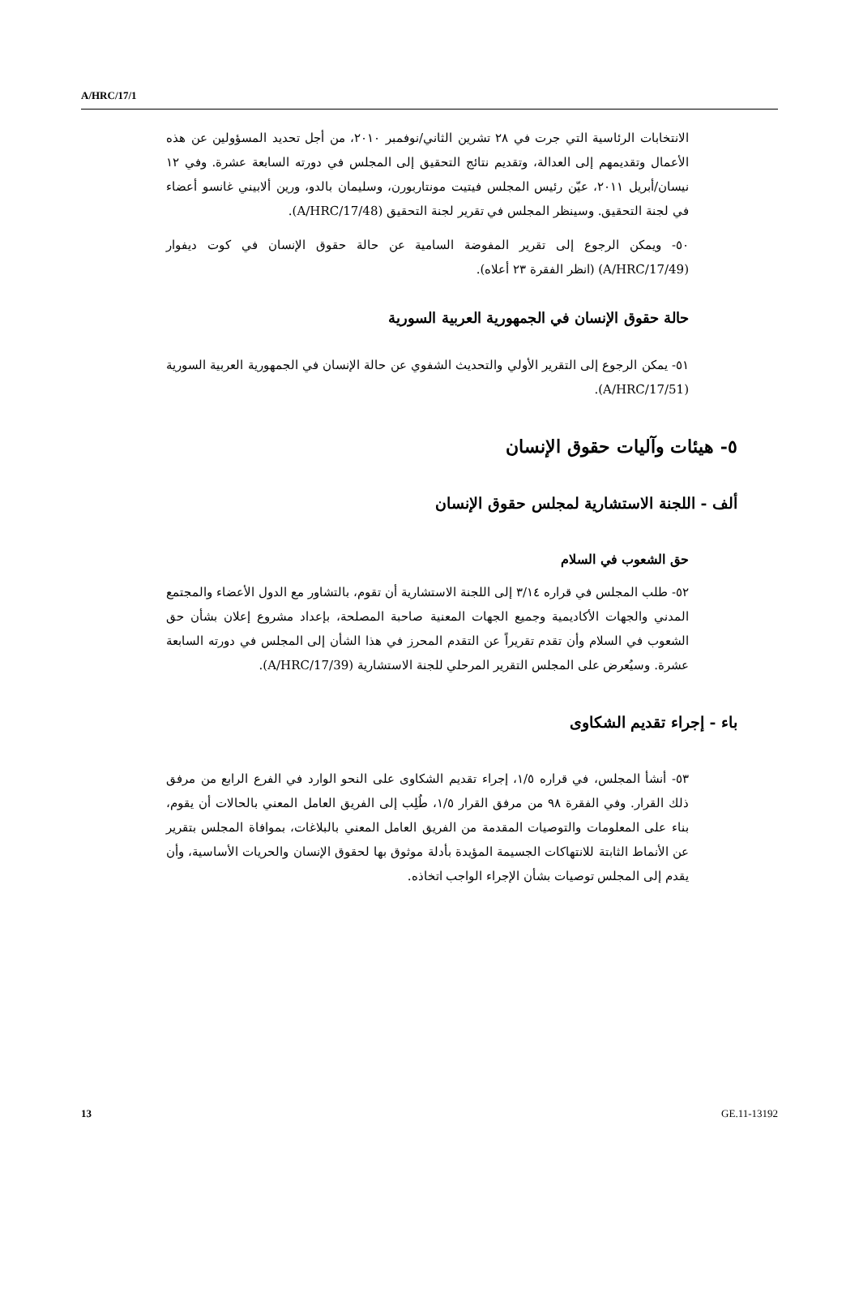A/HRC/17/1
الانتخابات الرئاسية التي جرت في ٢٨ تشرين الثاني/نوفمبر ٢٠١٠، من أجل تحديد المسؤولين عن هذه الأعمال وتقديمهم إلى العدالة، وتقديم نتائج التحقيق إلى المجلس في دورته السابعة عشرة. وفي ١٢ نيسان/أبريل ٢٠١١، عيّن رئيس المجلس فيتيت مونتاربورن، وسليمان بالدو، ورين ألابيني غانسو أعضاء في لجنة التحقيق. وسينظر المجلس في تقرير لجنة التحقيق (A/HRC/17/48).
٥٠- ويمكن الرجوع إلى تقرير المفوضة السامية عن حالة حقوق الإنسان في كوت ديفوار (A/HRC/17/49) (انظر الفقرة ٢٣ أعلاه).
حالة حقوق الإنسان في الجمهورية العربية السورية
٥١- يمكن الرجوع إلى التقرير الأولي والتحديث الشفوي عن حالة الإنسان في الجمهورية العربية السورية (A/HRC/17/51).
٥- هيئات وآليات حقوق الإنسان
ألف - اللجنة الاستشارية لمجلس حقوق الإنسان
حق الشعوب في السلام
٥٢- طلب المجلس في قراره ٣/١٤ إلى اللجنة الاستشارية أن تقوم، بالتشاور مع الدول الأعضاء والمجتمع المدني والجهات الأكاديمية وجميع الجهات المعنية صاحبة المصلحة، بإعداد مشروع إعلان بشأن حق الشعوب في السلام وأن تقدم تقريراً عن التقدم المحرز في هذا الشأن إلى المجلس في دورته السابعة عشرة. وسيُعرض على المجلس التقرير المرحلي للجنة الاستشارية (A/HRC/17/39).
باء - إجراء تقديم الشكاوى
٥٣- أنشأ المجلس، في قراره ١/٥، إجراء تقديم الشكاوى على النحو الوارد في الفرع الرابع من مرفق ذلك القرار. وفي الفقرة ٩٨ من مرفق القرار ١/٥، طُلِب إلى الفريق العامل المعني بالحالات أن يقوم، بناء على المعلومات والتوصيات المقدمة من الفريق العامل المعني بالبلاغات، بموافاة المجلس بتقرير عن الأنماط الثابتة للانتهاكات الجسيمة المؤيدة بأدلة موثوق بها لحقوق الإنسان والحريات الأساسية، وأن يقدم إلى المجلس توصيات بشأن الإجراء الواجب اتخاذه.
13 GE.11-13192